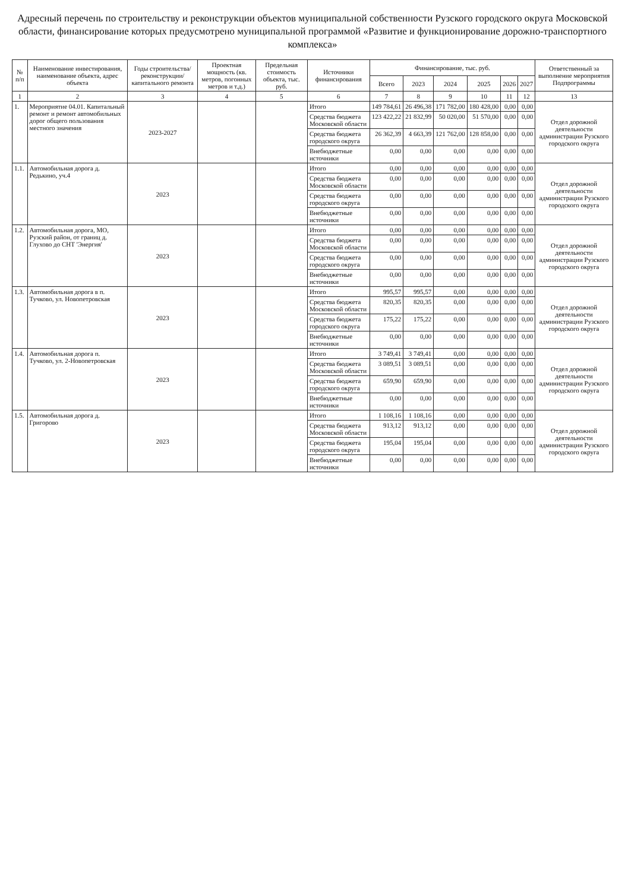Адресный перечень по строительству и реконструкции объектов муниципальной собственности Рузского городского округа Московской области, финансирование которых предусмотрено муниципальной программой «Развитие и функционирование дорожно-транспортного комплекса»
| № п/п | Наименование инвестирования, наименование объекта, адрес объекта | Годы строительства/ реконструкции/ капитального ремонта | Проектная мощность (кв. метров, погонных метров и т.д.) | Предельная стоимость объекта, тыс. руб. | Источники финансирования | Финансирование, тыс. руб. | | | | | | Ответственный за выполнение мероприятия Подпрограммы |
| --- | --- | --- | --- | --- | --- | --- | --- | --- | --- | --- | --- | --- |
| | | | | | | Всего | 2023 | 2024 | 2025 | 2026 | 2027 | |
| 1 | 2 | 3 | 4 | 5 | 6 | 7 | 8 | 9 | 10 | 11 | 12 | 13 |
| 1. | Мероприятие 04.01. Капитальный ремонт и ремонт автомобильных дорог общего пользования местного значения | 2023-2027 | | | Итого | 149 784,61 | 26 496,38 | 171 782,00 | 180 428,00 | 0,00 | 0,00 | Отдел дорожной деятельности администрации Рузского городского округа |
| | | | | | Средства бюджета Московской области | 123 422,22 | 21 832,99 | 50 020,00 | 51 570,00 | 0,00 | 0,00 | |
| | | | | | Средства бюджета городского округа | 26 362,39 | 4 663,39 | 121 762,00 | 128 858,00 | 0,00 | 0,00 | |
| | | | | | Внебюджетные источники | 0,00 | 0,00 | 0,00 | 0,00 | 0,00 | 0,00 | |
| 1.1. | Автомобильная дорога д. Редькино, уч.4 | 2023 | | | Итого | 0,00 | 0,00 | 0,00 | 0,00 | 0,00 | 0,00 | Отдел дорожной деятельности администрации Рузского городского округа |
| | | | | | Средства бюджета Московской области | 0,00 | 0,00 | 0,00 | 0,00 | 0,00 | 0,00 | |
| | | | | | Средства бюджета городского округа | 0,00 | 0,00 | 0,00 | 0,00 | 0,00 | 0,00 | |
| | | | | | Внебюджетные источники | 0,00 | 0,00 | 0,00 | 0,00 | 0,00 | 0,00 | |
| 1.2. | Автомобильная дорога, МО, Рузский район, от границ д. Глухово до СНТ 'Энергия' | 2023 | | | Итого | 0,00 | 0,00 | 0,00 | 0,00 | 0,00 | 0,00 | Отдел дорожной деятельности администрации Рузского городского округа |
| | | | | | Средства бюджета Московской области | 0,00 | 0,00 | 0,00 | 0,00 | 0,00 | 0,00 | |
| | | | | | Средства бюджета городского округа | 0,00 | 0,00 | 0,00 | 0,00 | 0,00 | 0,00 | |
| | | | | | Внебюджетные источники | 0,00 | 0,00 | 0,00 | 0,00 | 0,00 | 0,00 | |
| 1.3. | Автомобильная дорога в п. Тучково, ул. Новопетровская | 2023 | | | Итого | 995,57 | 995,57 | 0,00 | 0,00 | 0,00 | 0,00 | Отдел дорожной деятельности администрации Рузского городского округа |
| | | | | | Средства бюджета Московской области | 820,35 | 820,35 | 0,00 | 0,00 | 0,00 | 0,00 | |
| | | | | | Средства бюджета городского округа | 175,22 | 175,22 | 0,00 | 0,00 | 0,00 | 0,00 | |
| | | | | | Внебюджетные источники | 0,00 | 0,00 | 0,00 | 0,00 | 0,00 | 0,00 | |
| 1.4. | Автомобильная дорога п. Тучково, ул. 2-Новопетровская | 2023 | | | Итого | 3 749,41 | 3 749,41 | 0,00 | 0,00 | 0,00 | 0,00 | Отдел дорожной деятельности администрации Рузского городского округа |
| | | | | | Средства бюджета Московской области | 3 089,51 | 3 089,51 | 0,00 | 0,00 | 0,00 | 0,00 | |
| | | | | | Средства бюджета городского округа | 659,90 | 659,90 | 0,00 | 0,00 | 0,00 | 0,00 | |
| | | | | | Внебюджетные источники | 0,00 | 0,00 | 0,00 | 0,00 | 0,00 | 0,00 | |
| 1.5. | Автомобильная дорога д. Григорово | 2023 | | | Итого | 1 108,16 | 1 108,16 | 0,00 | 0,00 | 0,00 | 0,00 | Отдел дорожной деятельности администрации Рузского городского округа |
| | | | | | Средства бюджета Московской области | 913,12 | 913,12 | 0,00 | 0,00 | 0,00 | 0,00 | |
| | | | | | Средства бюджета городского округа | 195,04 | 195,04 | 0,00 | 0,00 | 0,00 | 0,00 | |
| | | | | | Внебюджетные источники | 0,00 | 0,00 | 0,00 | 0,00 | 0,00 | 0,00 | |